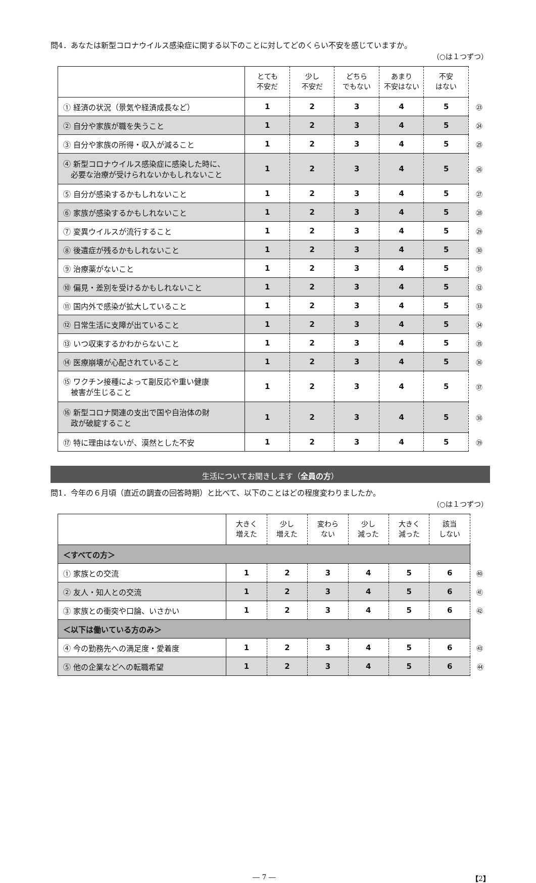問4．あなたは新型コロナウイルス感染症に関する以下のことに対してどのくらい不安を感じていますか。
（○は１つずつ）
| | とても 不安だ | 少し 不安だ | どちら でもない | あまり 不安はない | 不安 はない | |
| ① 経済の状況（景気や経済成長など） | 1 | 2 | 3 | 4 | 5 | ㉓ |
| ② 自分や家族が職を失うこと | 1 | 2 | 3 | 4 | 5 | ㉔ |
| ③ 自分や家族の所得・収入が減ること | 1 | 2 | 3 | 4 | 5 | ㉕ |
| ④ 新型コロナウイルス感染症に感染した時に、 必要な治療が受けられないかもしれないこと | 1 | 2 | 3 | 4 | 5 | ㉖ |
| ⑤ 自分が感染するかもしれないこと | 1 | 2 | 3 | 4 | 5 | ㉗ |
| ⑥ 家族が感染するかもしれないこと | 1 | 2 | 3 | 4 | 5 | ㉘ |
| ⑦ 変異ウイルスが流行すること | 1 | 2 | 3 | 4 | 5 | ㉙ |
| ⑧ 後遺症が残るかもしれないこと | 1 | 2 | 3 | 4 | 5 | ㉚ |
| ⑨ 治療薬がないこと | 1 | 2 | 3 | 4 | 5 | ㉛ |
| ⑩ 偏見・差別を受けるかもしれないこと | 1 | 2 | 3 | 4 | 5 | ㉜ |
| ⑪ 国内外で感染が拡大していること | 1 | 2 | 3 | 4 | 5 | ㉝ |
| ⑫ 日常生活に支障が出ていること | 1 | 2 | 3 | 4 | 5 | ㉞ |
| ⑬ いつ収束するかわからないこと | 1 | 2 | 3 | 4 | 5 | ㉟ |
| ⑭ 医療崩壊が心配されていること | 1 | 2 | 3 | 4 | 5 | ㊱ |
| ⑮ ワクチン接種によって副反応や重い健康 被害が生じること | 1 | 2 | 3 | 4 | 5 | ㊲ |
| ⑯ 新型コロナ関連の支出で国や自治体の財 政が破綻すること | 1 | 2 | 3 | 4 | 5 | ㊳ |
| ⑰ 特に理由はないが、漠然とした不安 | 1 | 2 | 3 | 4 | 5 | ㊴ |
生活についてお聞きします（全員の方）
問1．今年の６月頃（直近の調査の回答時期）と比べて、以下のことはどの程度変わりましたか。
（○は１つずつ）
| | 大きく 増えた | 少し 増えた | 変わら ない | 少し 減った | 大きく 減った | 該当 しない | |
| ＜すべての方＞ | | | | | | | |
| ① 家族との交流 | 1 | 2 | 3 | 4 | 5 | 6 | ㊵ |
| ② 友人・知人との交流 | 1 | 2 | 3 | 4 | 5 | 6 | ㊶ |
| ③ 家族との衝突や口論、いさかい | 1 | 2 | 3 | 4 | 5 | 6 | ㊷ |
| ＜以下は働いている方のみ＞ | | | | | | | |
| ④ 今の勤務先への満足度・愛着度 | 1 | 2 | 3 | 4 | 5 | 6 | ㊸ |
| ⑤ 他の企業などへの転職希望 | 1 | 2 | 3 | 4 | 5 | 6 | ㊹ |
― 7 ― 【2】